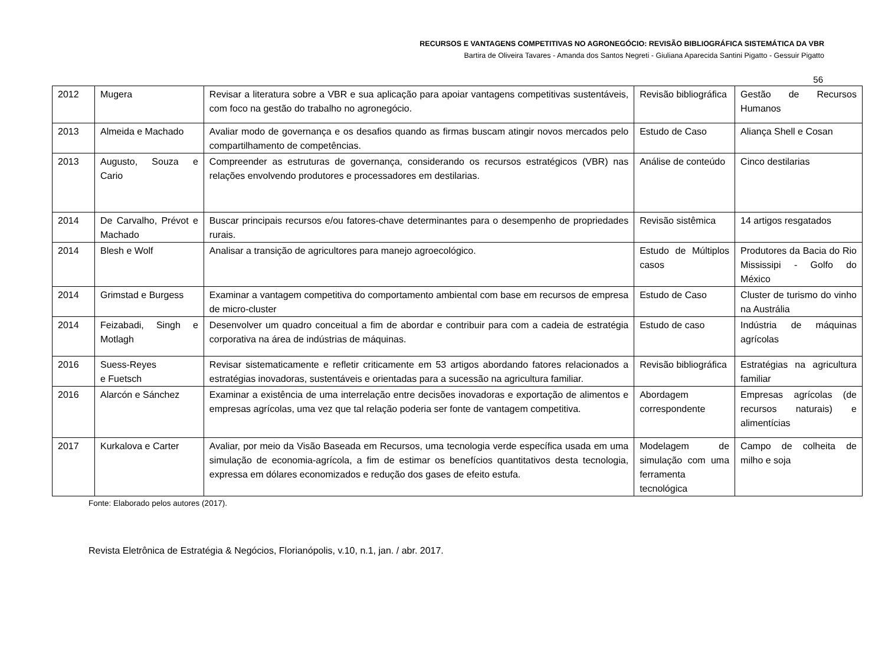RECURSOS E VANTAGENS COMPETITIVAS NO AGRONEGÓCIO: REVISÃO BIBLIOGRÁFICA SISTEMÁTICA DA VBR
Bartira de Oliveira Tavares - Amanda dos Santos Negreti - Giuliana Aparecida Santini Pigatto - Gessuir Pigatto
56
| 2012 | Mugera | Revisar a literatura sobre a VBR e sua aplicação para apoiar vantagens competitivas sustentáveis, com foco na gestão do trabalho no agronegócio. | Revisão bibliográfica | Gestão de Recursos Humanos |
| 2013 | Almeida e Machado | Avaliar modo de governança e os desafios quando as firmas buscam atingir novos mercados pelo compartilhamento de competências. | Estudo de Caso | Aliança Shell e Cosan |
| 2013 | Augusto, Souza e Cario | Compreender as estruturas de governança, considerando os recursos estratégicos (VBR) nas relações envolvendo produtores e processadores em destilarias. | Análise de conteúdo | Cinco destilarias |
| 2014 | De Carvalho, Prévot e Machado | Buscar principais recursos e/ou fatores-chave determinantes para o desempenho de propriedades rurais. | Revisão sistêmica | 14 artigos resgatados |
| 2014 | Blesh e Wolf | Analisar a transição de agricultores para manejo agroecológico. | Estudo de Múltiplos casos | Produtores da Bacia do Rio Mississipi - Golfo do México |
| 2014 | Grimstad e Burgess | Examinar a vantagem competitiva do comportamento ambiental com base em recursos de empresa de micro-cluster | Estudo de Caso | Cluster de turismo do vinho na Austrália |
| 2014 | Feizabadi, Singh e Motlagh | Desenvolver um quadro conceitual a fim de abordar e contribuir para com a cadeia de estratégia corporativa na área de indústrias de máquinas. | Estudo de caso | Indústria de máquinas agrícolas |
| 2016 | Suess-Reyes e Fuetsch | Revisar sistematicamente e refletir criticamente em 53 artigos abordando fatores relacionados a estratégias inovadoras, sustentáveis e orientadas para a sucessão na agricultura familiar. | Revisão bibliográfica | Estratégias na agricultura familiar |
| 2016 | Alarcón e Sánchez | Examinar a existência de uma interrelação entre decisões inovadoras e exportação de alimentos e empresas agrícolas, uma vez que tal relação poderia ser fonte de vantagem competitiva. | Abordagem correspondente | Empresas agrícolas (de recursos naturais) e alimentícias |
| 2017 | Kurkalova e Carter | Avaliar, por meio da Visão Baseada em Recursos, uma tecnologia verde específica usada em uma simulação de economia-agrícola, a fim de estimar os benefícios quantitativos desta tecnologia, expressa em dólares economizados e redução dos gases de efeito estufa. | Modelagem de simulação com uma ferramenta tecnológica | Campo de colheita de milho e soja |
Fonte: Elaborado pelos autores (2017).
Revista Eletrônica de Estratégia & Negócios, Florianópolis, v.10, n.1, jan. / abr. 2017.